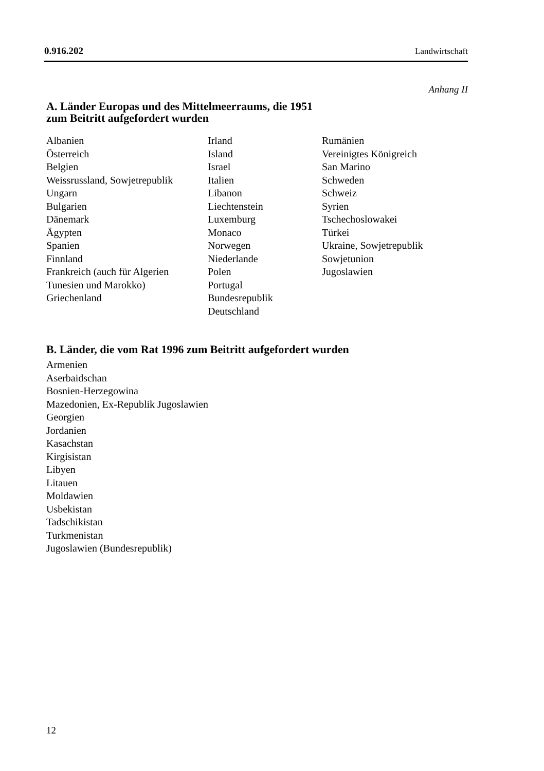0.916.202 Landwirtschaft
Anhang II
A. Länder Europas und des Mittelmeerraums, die 1951
zum Beitritt aufgefordert wurden
Albanien
Österreich
Belgien
Weissrussland, Sowjetrepublik
Ungarn
Bulgarien
Dänemark
Ägypten
Spanien
Finnland
Frankreich (auch für Algerien
Tunesien und Marokko)
Griechenland
Irland
Island
Israel
Italien
Libanon
Liechtenstein
Luxemburg
Monaco
Norwegen
Niederlande
Polen
Portugal
Bundesrepublik
Deutschland
Rumänien
Vereinigtes Königreich
San Marino
Schweden
Schweiz
Syrien
Tschechoslowakei
Türkei
Ukraine, Sowjetrepublik
Sowjetunion
Jugoslawien
B. Länder, die vom Rat 1996 zum Beitritt aufgefordert wurden
Armenien
Aserbaidschan
Bosnien-Herzegowina
Mazedonien, Ex-Republik Jugoslawien
Georgien
Jordanien
Kasachstan
Kirgisistan
Libyen
Litauen
Moldawien
Usbekistan
Tadschikistan
Turkmenistan
Jugoslawien (Bundesrepublik)
12